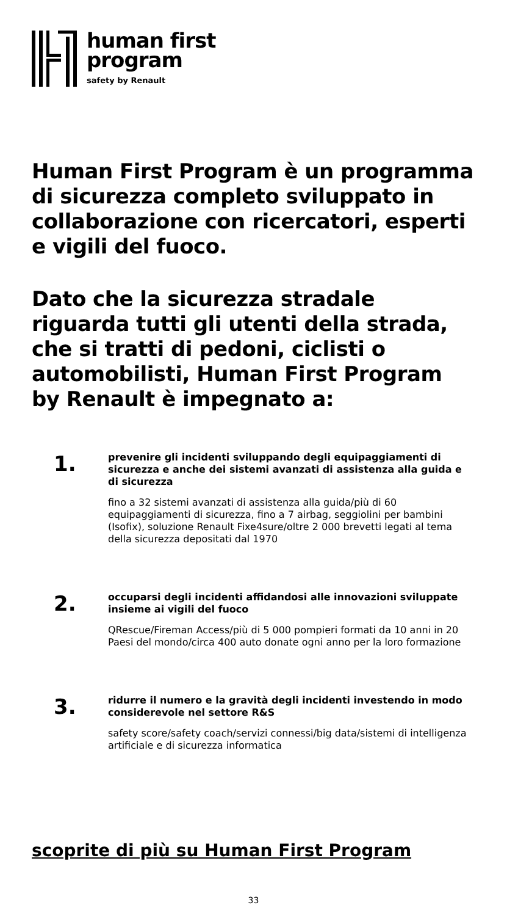human first
program
safety by Renault
Human First Program è un programma di sicurezza completo sviluppato in collaborazione con ricercatori, esperti e vigili del fuoco.
Dato che la sicurezza stradale riguarda tutti gli utenti della strada, che si tratti di pedoni, ciclisti o automobilisti, Human First Program by Renault è impegnato a:
1.
prevenire gli incidenti sviluppando degli equipaggiamenti di sicurezza e anche dei sistemi avanzati di assistenza alla guida e di sicurezza
fino a 32 sistemi avanzati di assistenza alla guida/più di 60 equipaggiamenti di sicurezza, fino a 7 airbag, seggiolini per bambini (Isofix), soluzione Renault Fixe4sure/oltre 2 000 brevetti legati al tema della sicurezza depositati dal 1970
2.
occuparsi degli incidenti affidandosi alle innovazioni sviluppate insieme ai vigili del fuoco
QRescue/Fireman Access/più di 5 000 pompieri formati da 10 anni in 20 Paesi del mondo/circa 400 auto donate ogni anno per la loro formazione
3.
ridurre il numero e la gravità degli incidenti investendo in modo considerevole nel settore R&S
safety score/safety coach/servizi connessi/big data/sistemi di intelligenza artificiale e di sicurezza informatica
scoprite di più su Human First Program
33